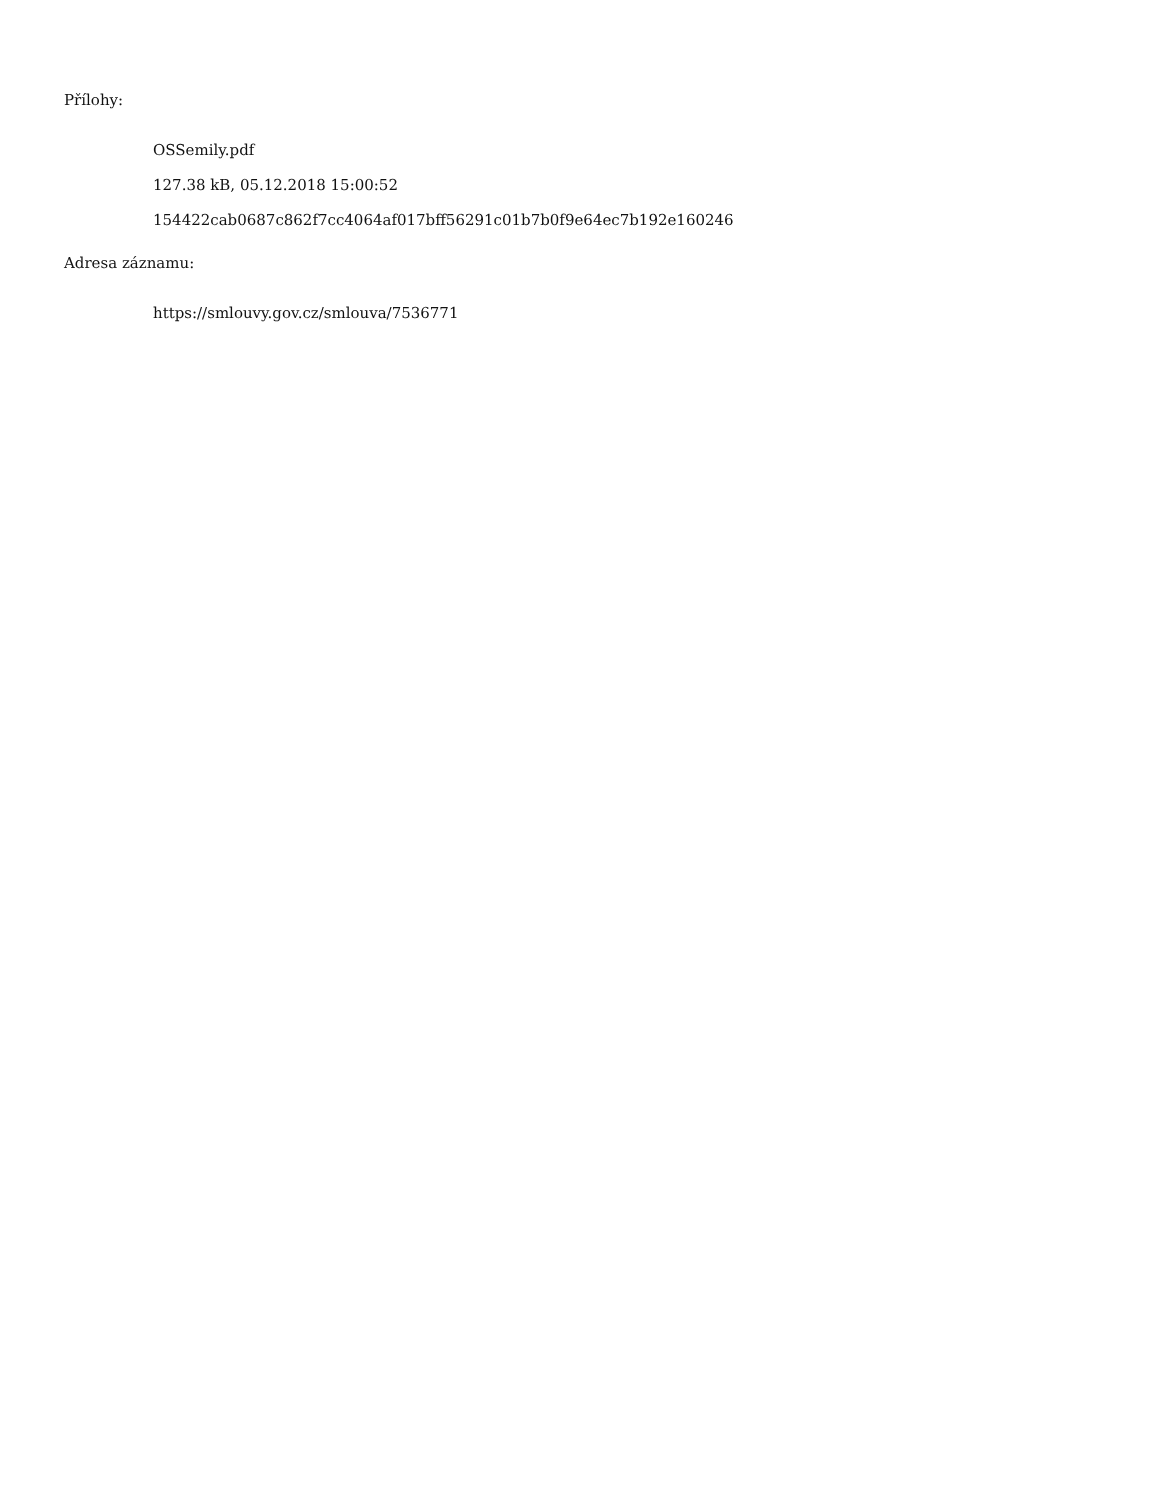Přílohy:
OSSemily.pdf
127.38 kB, 05.12.2018 15:00:52
154422cab0687c862f7cc4064af017bff56291c01b7b0f9e64ec7b192e160246
Adresa záznamu:
https://smlouvy.gov.cz/smlouva/7536771